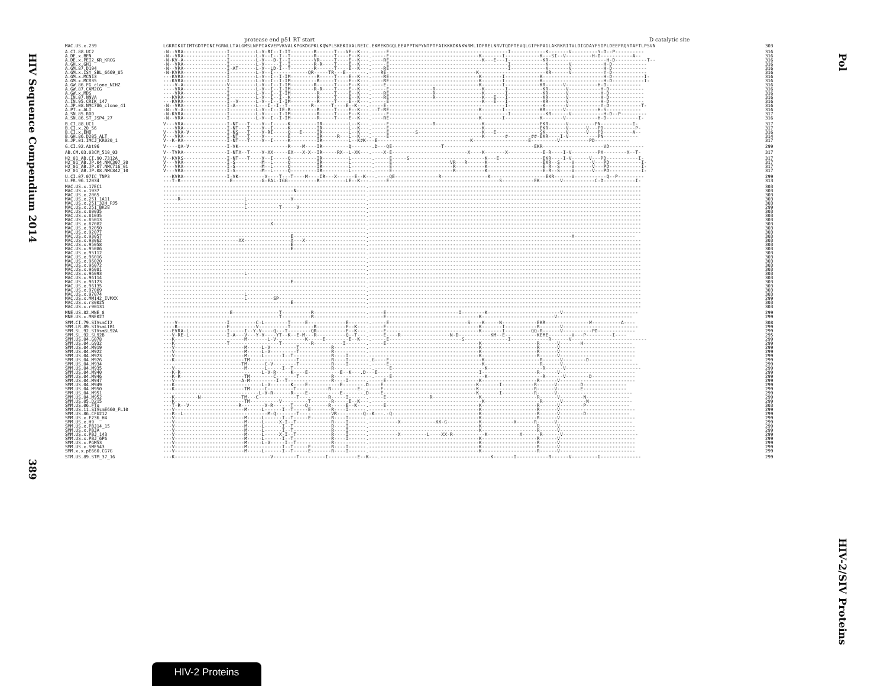HIV Sequence Compendium 2014
389
protease end p51 RT start D catalytic site
| MAC.US.x.239 | LGKRIKGTIMTGDTPINIFGRNLLTALGMSLNFPIAKVEPVKVALKPGKDGPKLKQWPLSKEKIVALREIC.EKMEKDGQLEEAPPTNPYNTPTFAIKKKDKNKWRMLIDFRELNRVTQDFTEVQLGIPHPAGLAKRKRITVLDIGDAYFSIPLDEEFRQYTAFTLPSVN | 303 |
| A.CI.88.UC2 | -N--VRA---------------I---------L-V-RI--I-IT--------R------T---VE--K---.-----E-----------------------------------------I------------K-------V---------Y-D--P---------- | 316 |
| A.DE.x.BEN | -N--VRA---------------I---------L-V--I--I--T--------R------T----E--K---.-----E-------------------------------K-------I------------K---SI--V---------H-D-----------A-- | 316 |
| A.DE.x.PEI2_KR_KRCG | -N-KV-A---------------I---------L-V---D-I--I--------VR-----T----E--K---.----RE--------------------------------K---E---I------------KR--------------------H-D-----------T-- | 316 |
| A.GH.x.GH1 | -N--VRA---------------I---------L-V-----I--I--------R-R----T----E--K---.-----E-----------------------------------------I------------K-------V-----------H-D------------ | 316 |
| A.GM.87.D194 | -N--VRA---------------I-AT------L-V--LD-I--T--------R------T----E--K---.----RE-----------------------------------------I------------K-------V-----------H-D------------ | 316 |
| A.GM.x.ISY_SBL_6669_85 | -N-KVRA---------------I---------L-V--I------------QR-----TR---E-------.----RE-------------------------------K-----------------------KR------V-----------Y-D------------ | 316 |
| A.GM.x.MCN13 | ---KVRA---------------I---------L-V--I--I-IM---------R-----T----E--K---.----RE-------------------------------K-------I------------K---------------------H-D-----------I- | 316 |
| A.GM.x.MCR35 | ---KVRA---------------I---------L-V--I--I-IM---------R-----T----E--K---.----RE-------------------------------K-------I------------K---------------------H-D-----------I- | 316 |
| A.GW.86.FG_clone_NIHZ | ----V-A---------------V---------L-V--I--I-IM--------R------T----E--K---.----E--------------------------------K-------I------------KR------V-----------H-D------------ | 316 |
| A.GW.87.CAM2CG | ----VRA---------------I---------L-V--I--I-IM--------R-R----T----E--K---.-----E---------------R----------------K-------I------------KR------V-----------H-D------------ | 316 |
| A.GW.x.MDS | ----VRA---------------I---------L-V--I--I-IM---------R-----T----E--K---.----RE---------------R----------------K-------I------------KR------V-----------H-D------------ | 316 |
| A.IN.07.NNVA | ---KVRA---------------I---------L-V--I--I--K---------R-----T----E--K---.----RE---------------R----------------K---E---I------------KR------V-----------H-D------------ | 316 |
| A.IN.95.CRIK_147 | ---KVRA---------------I--V------L-V--I--I-IM---------R-----T----E--K---.-----E--------------------------------K---E---I------------KR------V-----------H-D------------ | 316 |
| A.JP.08.NMC786_clone_41 | -N--VRA---------------I-A-------L---I--I--T--------R------T----E--K---.-----E-----------------------------------------I------------K-------V-----------Y-D-----------T- | 316 |
| A.PT.x.ALI | -N--V-A---------------I---------L-V--I--IE-R---------R-----T----E--K---.--T-RE-------------------------------K-------I------------KR------V-----------H-S------------ | 316 |
| A.SN.85.ROD | -N-KVRA---------------I---------L-V-----I-IM---------R-----T----E--K---.-----E-----------------------------------------I------------KR------V-----------H-D--P--------- | 317 |
| A.SN.86.ST_JSP4_27 | -N--VRA---------------I---------L-V--I--I-IM---------R-----T----E--K---.----RE-------------------------------K-------I------------K-------V-----------H-D-----------I- | 316 |
| B.CI.88.UC1 | V---VRA---------------I-NT---T----V--I-----K---------IR---------L--K---.-----E---------------R----------------K-------------------EKR------V---------PN-----------I- | 317 |
| B.CI.x.20_56 | ----VRA---------------I-NT---T----V--I-----K---------IR---------L--K---.-----E--------------------------------K-------------------EKR------V------V---PD-----------P- | 317 |
| B.CI.x.EHO | V---VRA-V-------------I-NS---T----V-RI-----Q---E-----IR---------L--K---.-----E---------S----------------------K---E---------------SK-------V------V---PD----------A-- | 316 |
| B.GH.86.D205_ALT | V---VRA---------------I-NT---T----V--------E---------IR-----R---L--K---.-----E--------------------------------K-------#--------##-EKR----I-V----------PN------------ | 314 |
| B.JP.01.IMCJ_KR020_1 | V--K-RA---------------I-NT---T----V--I-----K---------IR---------L--K#K---E--------------------------------K-------------------E---------V----------PD------------ | 317 |
| G.CI.92.Abt96 | V----QA-V-------------I-VK-----------------R----M----IR---------Q-------.D---QE-----------------T-------------------------------EKR---------------------VD------------ | 299 |
| AB.CM.03.03CM_510_03 | V--TVRA---------------I-NTX--T----V-XX-----EX---X-X--IR-----RX--L-XK---.----X-E--------------------------X----K-------X------------E-R----I-V---------PX--------X--T- | 317 |
| H2_01_AB.CI.90.7312A | V--KVRS---------------I-NT---T----V--I-----Q---------IR---------L-------.-----E-----S--------------------------K---E---------------EKR----I-V------V---PD-----------I- | 317 |
| H2_01_AB.JP.04.NMC307_20 | V---VRA---------------I-S---------M--L-----Q---------IR---------L-------.-----E--------------------VR---R------K-------------------EKR--S----V------V---PD-----------I- | 317 |
| H2_01_AB.JP.07.NMC716_01 | V---VRA---------------I-S---------M--L-----Q---------IR---------L-------.-----E---------------------R----------K-------------------E-R--S----V------V---PD-----------I- | 317 |
| H2_01_AB.JP.08.NMC842_10 | V---VRA---------------I-S---------M--L-----Q---------IR---------L-------.-----E---------------------R----------K-------------------E-R--S----V------V---PD-----------I- | 317 |
| U.CI.07.07IC_TNP3 | ---KVRA---------------I-VK---------V----T---T----M----IR---X------E--K---.----QE---------------R----------------K-------------------EKR------V-----------Q--P--------- | 299 |
| U.FR.96.12034 | ---T-R-----------------E----------G-EAL-IGG----------R---------LE--K---.-----E--------------------------------------S-----------EK-------V-----------C-D-----------I- | 313 |
| MAC.US.x.17EC1 | ----------------------------------------------------------------------.---------------------------------------------------------------------------------------------- | 303 |
| MAC.US.x.1937 | ---------------------------------------------N------------------------.---------------------------------------------------------------------------------------------- | 303 |
| MAC.US.x.2065 | ----------------------------------------------------------------------.---------------------------------------------------------------------------------------------- | 303 |
| MAC.US.x.251_1A11 | -----R----------------------L---------------V-------------------------.---------------------------------------------------------------------------------------------- | 303 |
| MAC.US.x.251_32H_PJ5 | ----------------------------L-----------------------------------------.---------------------------------------------------------------------------------------------- | 303 |
| MAC.US.x.251_BK28 | ----------------------------L-----------T-----V-----------------------.---------------------------------------------------------------------------------------------- | 299 |
| MAC.US.x.80035 | ----------------------------------------------------------------------.---------------------------------------------------------------------------------------------- | 303 |
| MAC.US.x.81035 | ----------------------------------------------------------------------.---------------------------------------------------------------------------------------------- | 303 |
| MAC.US.x.85013 | ----------------------------------------------------------------------.---------------------------------------------------------------------------------------------- | 303 |
| MAC.US.x.87082 | -------------------------------------X--------------------------------.---------------------------------------------------------------------------------------------- | 303 |
| MAC.US.x.92050 | ----------------------------------------------------------------------.---------------------------------------------------------------------------------------------- | 303 |
| MAC.US.x.92077 | ----------------------------------------------------------------------.---------------------------------------------------------------------------------------------- | 303 |
| MAC.US.x.93057 | --------------------------------------------E-------------------------.----------------------------------------------------------------------X--------------------- | 303 |
| MAC.US.x.93062 | --------------------------XX----------------X---X---------------------.---------------------------------------------------------------------------------------------- | 303 |
| MAC.US.x.95058 | --------------------------------------------E-------------------------.---------------------------------------------------------------------------------------------- | 303 |
| MAC.US.x.95086 | --------------------------------------------E-------------------------.---------------------------------------------------------------------------------------------- | 303 |
| MAC.US.x.95112 | ----------------------------------------------------------------------.---------------------------------------------------------------------------------------------- | 303 |
| MAC.US.x.96016 | ----------------------------------------------------------------------.---------------------------------------------------------------------------------------------- | 303 |
| MAC.US.x.96020 | ----------------------------------------------------------------------.---------------------------------------------------------------------------------------------- | 303 |
| MAC.US.x.96072 | ----------------------------------------------------------------------.---------------------------------------------------------------------------------------------- | 303 |
| MAC.US.x.96081 | ----------------------------------------------------------------------.---------------------------------------------------------------------------------------------- | 303 |
| MAC.US.x.96093 | ----------------------------L-----------------------------------------.---------------------------------------------------------------------------------------------- | 303 |
| MAC.US.x.96114 | ----------------------------------------------------------------------.---------------------------------------------------------------------------------------------- | 303 |
| MAC.US.x.96123 | --------------------------------------------E-------------------------.---------------------------------------------------------------------------------------------- | 303 |
| MAC.US.x.96135 | ----------------------------------------------------------------------.---------------------------------------------------------------------------------------------- | 303 |
| MAC.US.x.97009 | ----------------------------------------------------------------------.---------------------------------------------------------------------------------------------- | 303 |
| MAC.US.x.97074 | ----------------------------L-----------------------------------------.---------------------------------------------------------------------------------------------- | 303 |
| MAC.US.x.MM142_IVMXX | ----------------------------L---------SP------------------------------.---------------------------------------------------------------------------------------------- | 299 |
| MAC.US.x.r80025 | --------------------------------------------E-------------------------.---------------------------------------------------------------------------------------------- | 303 |
| MAC.US.x.r90131 | ----------------------------------------------------------------------.---------------------------------------------------------------------------------------------- | 303 |
| MNE.US.82.MNE_8 | -----------------------E----------------T----------R------------------.-----E-------------------------I--------K-------------------------V-------------------------- | 299 |
| MNE.US.x.MNE027 | ----------------------------------------T----------R------------------.-----E--------------------------------K-------------------------V-------------------------- | 299 |
| SMM.CI.79.SIVsmCI2 | ----V-----------------I---------C-L--------T-----E-------------E-------.-----E---------------------------S----K-----N------------EKR---------------W----------A---- | 308 |
| SMM.LR.89.SIVsmLIB1 | ----R-----------------E---------V----------T--------R----------E--K---.-----E--------------------------------K-------I-----------R-------V-------------------------- | 299 |
| SMM.SL.92.SIVsmSL92A | ---EVRA-L-------------I-----I--Y-V----Q---T--------QR----------E--K---.-----E--------------------------------K-------I---------QQ-R------V----------PD------------- | 299 |
| SMM.SL.92.SL92B | ---V-RE-L-------------I-A---V---Y-V----YT--K--E-M---R----------Q--T---.-----E----R-----------------N-D-----------KM--E-----------KEME--------V---P---------I---- | 295 |
| SMM.US.04.G078 | ---K------------------------M-------L-V----------K-----E--------E--K---.-----E-------------------------S---------------I-------------R------V-------------------------- | 299 |
| SMM.US.04.G932 | ---K------------------T-----------------T----------R----------I-------.-----E--------------------------------K-------------------R------V-------H----------------- | 299 |
| SMM.US.04.M919 | ---V------------------------M-----L-V---------T-----------R-----------.--------------------------------------K-------------------R------V-------------------------- | 299 |
| SMM.US.04.M922 | ---V------------------------M-----L-V---------T-----------R-----------.--------------------------------------K-------------------R------V-------------------------- | 299 |
| SMM.US.04.M923 | ---V------------------------M-----L------I--T-------------R----I------.--------------------------------------K-------------------R------V-------------------------- | 299 |
| SMM.US.04.M926 | ---K------------------------TM----------------T-----------R----I-------.G----E--------------------------------K-------------------R------V--------D--------------- | 299 |
| SMM.US.04.M934 | ---------------------------TM------C-V--------T-----------R----I-------.-----E--------------------------------K-------------------R------V-------------------------- | 299 |
| SMM.US.04.M935 | ---V------------------------M------L-----I--T-------------R-------------.-----E--------------------------------K-------------------R------V-------------------------- | 299 |
| SMM.US.04.M940 | ---K-R----------------------------L-V-R-----K----E-----------E--K---.D---E-----------------------------------I-------------------R------V-------------------------- | 299 |
| SMM.US.04.M946 | ---K-R----------------------TM--------C-------T-----------R-------------.-----E--------------------------------K-------------------R------V--------D--------------- | 299 |
| SMM.US.04.M947 | ---V-----------------------A-M---------I--T---------------R----I------.-----E--------------------------------K-------------------R------V-------------------------- | 299 |
| SMM.US.04.M949 | ---K------------------------------L-V-------K----E-----------E-------.D----E--------------------------------K-------I-----------R------V--------D--------------- | 299 |
| SMM.US.04.M950 | ---K------------------------TM-----C---------T-----------R---------E-.-----E--------------------------------K-------------------R------V--------E--------------- | 299 |
| SMM.US.04.M951 | ---------------------------------L-V-R------R----E-----------E-------.D----E--------------------------------K-------I-----------R------V-------------------------- | 299 |
| SMM.US.04.M952 | ---K--------N--------------TM---C-------------T----------R-----I------.-----E---------------R----------------K-------------------R------V--------N--------------- | 299 |
| SMM.US.05.D215 | ---K------------------------TM----------V---------T-------R-----E--K---.--------------------------------------K-------------------R------V--------N--------------- | 299 |
| SMM.US.06.FTq | ---T-R--V-----------------R--------V-R------T----Q-------R-----E--K---.-----E--------------------------------K-------------------R------V--------P--------------- | 303 |
| SMM.US.11.SIVsmE660_FL10 | ---V------------------------M-----L------I--T-----E-------R----I------.--------------------------------------K-------------------R------V-------------------------- | 299 |
| SMM.US.86.CFU212 | ---R--L-----------------------------M-Q-------T-----------VR---------Q--K---.-Q------------------------------K-------------------R------V--------D--------------- | 299 |
| SMM.US.x.F236_H4 | ---V------------------------M-----L------I--T-----E-------R----I------.--------------------------------------K-------------------R------V-------------------------- | 299 |
| SMM.US.x.H9 | ---V------------------------M-----L-----X-I--T------------R----I------.----------X------------XX-G-----------K-----------X------R------V-------------------------- | 299 |
| SMM.US.x.PBJ14_15 | ---V------------------------M-----L------I--T-------------R----I------.--------------------------------------K-------------------R------V-------------------------- | 299 |
| SMM.US.x.PBJA | ---V------------------------M-----L------I--T-------------R----I------.--------------------------------------K-------------------R------V-------------------------- | 299 |
| SMM.US.x.PBJ_143 | ---V------------------------M-----L-----X-I--T------------R----I------.----------X---------L----XX-R-----------K-----------X------R------V-------------------------- | 299 |
| SMM.US.x.PBJ_6P6 | ---V------------------------M-----L------I--T-------------R----I------.--------------------------------------K-------------------R------V-------------------------- | 299 |
| SMM.US.x.PGM53 | ---V------------------------M-----L-V-----I--T------------R-----------.--------------------------------------K-------------------R------V-------------------------- | 299 |
| SMM.US.x.SME543 | ---V------------------------M------------I--T-----E-------R----I------.--------------------------------------K-------------------R------V-------------------------- | 299 |
| SMM.x.x.pE660.CG7G | ---V------------------------M-----L------I--T-----E-------R----I------.--------------------------------------K-------------------R------V-------------------------- | 299 |
| STM.US.89.STM_37_16 | ---K---------------------------------V--------T---------I----------E--K---.--------------------------------------K-------I-----------R------V---------G-------------- | 299 |
Pol
HIV-2/SIV Proteins
HIV-2 Proteins